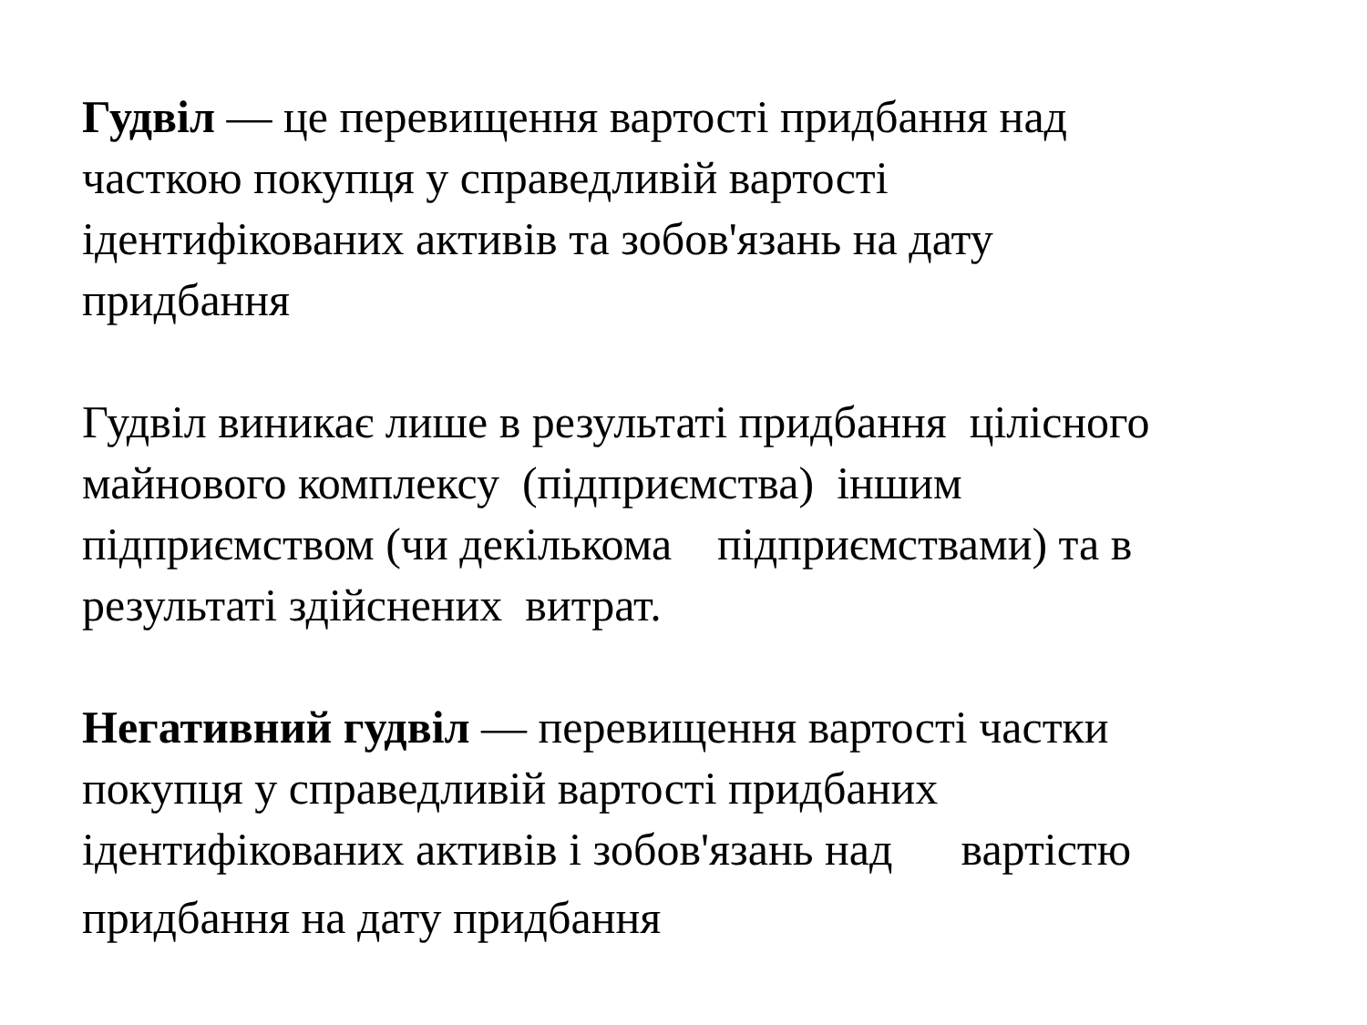Гудвіл — це перевищення вартості придбання над
часткою покупця у справедливій вартості
ідентифікованих активів та зобов'язань на дату
придбання
Гудвіл виникає лише в результаті придбання цілісного
майнового комплексу (підприємства) іншим
підприємством (чи декількома підприємствами) та в
результаті здійснених витрат.
Негативний гудвіл — перевищення вартості частки
покупця у справедливій вартості придбаних
ідентифікованих активів і зобов'язань над вартістю
придбання на дату придбання